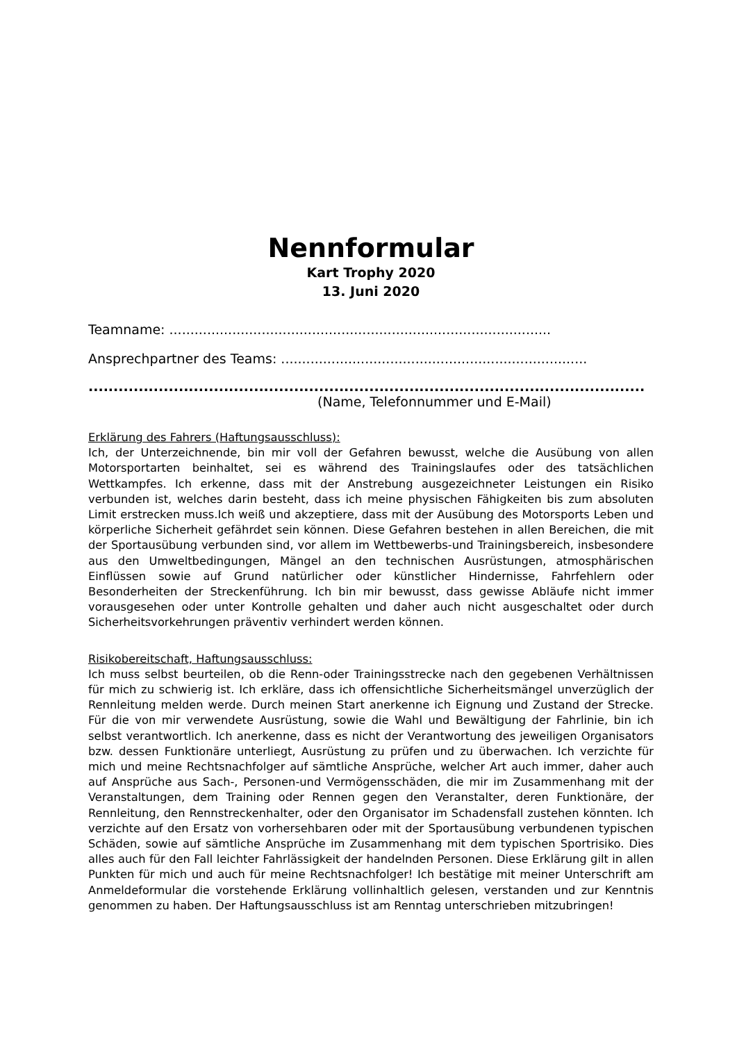Nennformular
Kart Trophy 2020
13. Juni 2020
Teamname: ...........................................................................................
Ansprechpartner des Teams: .........................................................................
...............................................................................................................
(Name, Telefonnummer und E-Mail)
Erklärung des Fahrers (Haftungsausschluss):
Ich, der Unterzeichnende, bin mir voll der Gefahren bewusst, welche die Ausübung von allen Motorsportarten beinhaltet, sei es während des Trainingslaufes oder des tatsächlichen Wettkampfes. Ich erkenne, dass mit der Anstrebung ausgezeichneter Leistungen ein Risiko verbunden ist, welches darin besteht, dass ich meine physischen Fähigkeiten bis zum absoluten Limit erstrecken muss.Ich weiß und akzeptiere, dass mit der Ausübung des Motorsports Leben und körperliche Sicherheit gefährdet sein können. Diese Gefahren bestehen in allen Bereichen, die mit der Sportausübung verbunden sind, vor allem im Wettbewerbs-und Trainingsbereich, insbesondere aus den Umweltbedingungen, Mängel an den technischen Ausrüstungen, atmosphärischen Einflüssen sowie auf Grund natürlicher oder künstlicher Hindernisse, Fahrfehlern oder Besonderheiten der Streckenführung. Ich bin mir bewusst, dass gewisse Abläufe nicht immer vorausgesehen oder unter Kontrolle gehalten und daher auch nicht ausgeschaltet oder durch Sicherheitsvorkehrungen präventiv verhindert werden können.
Risikobereitschaft, Haftungsausschluss:
Ich muss selbst beurteilen, ob die Renn-oder Trainingsstrecke nach den gegebenen Verhältnissen für mich zu schwierig ist. Ich erkläre, dass ich offensichtliche Sicherheitsmängel unverzüglich der Rennleitung melden werde. Durch meinen Start anerkenne ich Eignung und Zustand der Strecke. Für die von mir verwendete Ausrüstung, sowie die Wahl und Bewältigung der Fahrlinie, bin ich selbst verantwortlich. Ich anerkenne, dass es nicht der Verantwortung des jeweiligen Organisators bzw. dessen Funktionäre unterliegt, Ausrüstung zu prüfen und zu überwachen. Ich verzichte für mich und meine Rechtsnachfolger auf sämtliche Ansprüche, welcher Art auch immer, daher auch auf Ansprüche aus Sach-, Personen-und Vermögensschäden, die mir im Zusammenhang mit der Veranstaltungen, dem Training oder Rennen gegen den Veranstalter, deren Funktionäre, der Rennleitung, den Rennstreckenhalter, oder den Organisator im Schadensfall zustehen könnten. Ich verzichte auf den Ersatz von vorhersehbaren oder mit der Sportausübung verbundenen typischen Schäden, sowie auf sämtliche Ansprüche im Zusammenhang mit dem typischen Sportrisiko. Dies alles auch für den Fall leichter Fahrlässigkeit der handelnden Personen. Diese Erklärung gilt in allen Punkten für mich und auch für meine Rechtsnachfolger! Ich bestätige mit meiner Unterschrift am Anmeldeformular die vorstehende Erklärung vollinhaltlich gelesen, verstanden und zur Kenntnis genommen zu haben. Der Haftungsausschluss ist am Renntag unterschrieben mitzubringen!